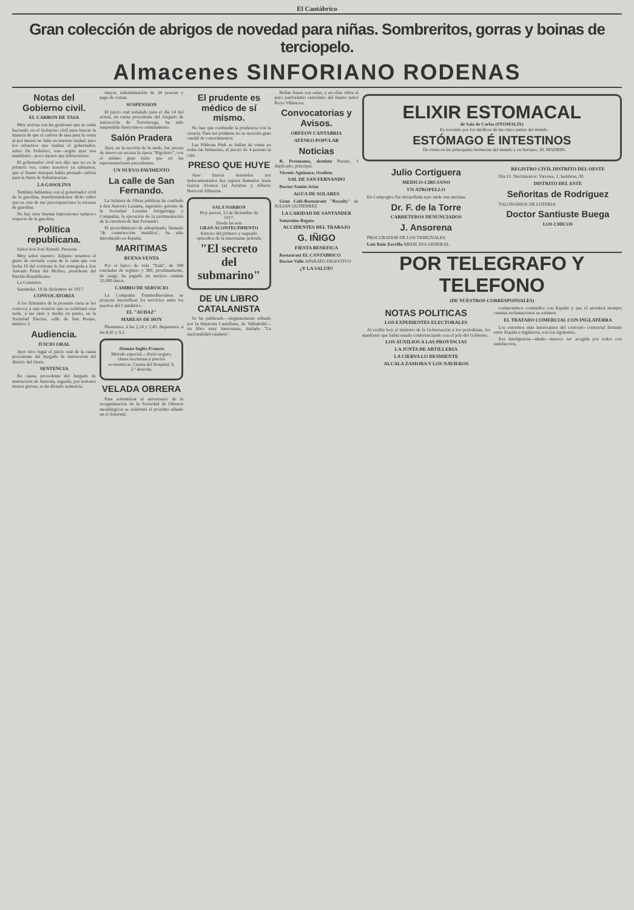El Cantábrico
Gran colección de abrigos de novedad para niñas. Sombreritos, gorras y boinas de terciopelo.
Almacenes SINFORIANO RODENAS
Notas del Gobierno civil.
EL CARBON DE TASA
Muy activas son las gestiones que se están haciendo en el Gobierno civil para buscar la manera de que el carbón de tasa para la venta al por menor no falte en nuestra ciudad; pero los esfuerzos que realiza el gobernador, señor De Federico, son—según ayer nos manifestó—poco menos que infructuosos.
El gobernador civil nos dijo que no es la primera vez, como nosotros ya sabíamos, que el ilustre marqués había prestado carbón para la Junta de Subsistencias.
LA GASOLINA
También hablamos con el gobernador civil de la gasolina, manifestándonos dicho señor que es otra de sus preocupaciones la escasez de gasolina.
No hay muy buenas impresiones tampoco respecto de la gasolina.
Política republicana.
Señor don José Estrañi. Presente.
Muy señor nuestro: Adjunto tenemos el gusto de enviarle copia de la carta que con fecha 10 del corriente le fué entregada á don Antonio Pérez del Molino, presidente del Partido Republicano.
La Comisión.
Santander, 10 de diciembre de 1917.
CONVOCATORIA
A los firmantes de la presente carta se les convoca á una reunión que se celebrará esta tarde, á las siete y media en punto, en la Sociedad Electra, calle de San Roque, número 3.
Audiencia.
JUICIO ORAL
Ayer tuvo lugar el juicio oral de la causa procedente del Juzgado de instrucción del distrito del Oeste.
SENTENCIA
En causa, procedente del Juzgado de instrucción de Santoña, seguida, por lesiones menos graves, se ha dictado sentencia.
mayor, indemnización de 34 pesetas y pago de costas.
SUSPENSION
El juicio oral señalado para el día 14 del actual, en causa procedente del Juzgado de instrucción de Torrelavega, ha sido suspendido hasta nuevo señalamiento.
Salón Pradera
Ayer, en la sección de la tarde, fué puesta de nuevo en escena la ópera "Rigoletto", con el mismo gran éxito que en las representaciones precedentes.
UN NUEVO PAVIMENTO
La calle de San Fernando.
La Jefatura de Obras públicas ha confiado á don Antonio Lezama, ingeniero gerente de la Sociedad Lezama Astigarraga y Compañía, la ejecución de la pavimentación de la carretera de San Fernando.
El procedimiento de adoquinado, llamado "de construcción metálica", ha sido introducido en España.
MARITIMAS
BUENA VENTA
Por el barco de vela "Xalá", de 190 toneladas de registro y 300, proximamente, de carga, ha pagado un naviero catalán 55.000 duros.
CAMBIO DE SERVICIO
La Compañía Trasmediterránea se propone intensificar los servicios entre los puertos del Cantábrico.
EL "AUDAZ"
MAREAS DE HOY
Pleamares, á las 2,24 y 2,45. Bajamares, á las 8,42 y 9,3.
Alemán Inglés-Francés
Método especial.—Exito seguro, clases nocturnas á precios económicos. Cuesta del Hospital, 9, 2.º derecha.
VELADA OBRERA
Para solemnizar el aniversario de la reorganización de la Sociedad de Obreros metalúrgicos se celebrará el próximo sábado un té fraternal.
El prudente es médico de sí mismo.
No hay que confundir la prudencia con la ciencia. Para ser prudente no se necesita gran caudal de conocimientos.
Las Píldoras Pink se hallan de venta en todas las farmacias, al precio de 4 pesetas la caja.
PRESO QUE HUYE
Ayer fueron detenidos por indocumentados dos sujetos llamados Jesús García Alvarez (a) Asturias y Alberto Berrocal Albuerne.
SALA NARBON
Hoy jueves, 13 de diciembre de 1917.
Desde las seis
GRAN ACONTECIMIENTO
Estreno del primero y segundo episodios de la interesante película
"El secreto del submarino"
DE UN LIBRO CATALANISTA
Se ha publicado—elegantemente editado por la Imprenta Castellana, de Valladolid—un libro muy interesante, titulado "La nacionalidad catalana".
Bellas frases son estas, y en ellas vibra el puro patriotismo castellano del ilustre señor Royo Villanova.
Convocatorias y Avisos.
ORFEON CANTABRIA
ATENEO POPULAR
Noticias
R. Presmanes, dentista Puente, 1 duplicado, principal.
Vicente Aguinaco, Oculista
SAL DE SAN FERNANDO
Doctor Santín Arias
AGUA DE SOLARES
Gran Café-Restaurant "Royalty" de JULIAN GUTIERREZ
LA CARIDAD DE SANTANDER
Saturnino Regato
ACCIDENTES DEL TRABAJO
G. IÑIGO
FIESTA BENEFICA
Restaurant EL CANTABRICO
Doctor Valle APARATO DIGESTIVO
¿Y LA SALUD?
ELIXIR ESTOMACAL
de Saiz de Carlos (STOMALIX)
Es recetado por los médicos de las cinco partes del mundo.
ESTÓMAGO É INTESTINOS
De venta en las principales farmacias del mundo y en Serrano, 30, MADRID.
Julio Cortiguera
MEDICO-CIRUJANO
UN ATROPELLO
En Campogiro fué atropellada ayer tarde una anciana.
Dr. F. de la Torre
CARRETEROS DENUNCIADOS
J. Ansorena
PROCURADOR DE LOS TRIBUNALES
Luis Ruiz Zorrilla MEDICINA GENERAL
REGISTRO CIVIL DISTRITO DEL OESTE
Día 11. Nacimientos: Varones, 1; hembras, 00.
DISTRITO DEL ESTE
Señoritas de Rodríguez
TALONARIOS DE LOTERIA
Doctor Santiuste Buega
LOS CHICOS
POR TELEGRAFO Y TELEFONO
(DE NUESTROS CORRESPONSALES)
NOTAS POLITICAS
LOS EXPEDIENTES ELECTORALES
Al recibir hoy el ministro de la Gobernación á los periodistas, les manifestó que había estado conferenciando con el jefe del Gobierno.
LOS AUXILIOS A LAS PROVINCIAS
LA JUNTA DE ARTILLERIA
LA CIERVA LO DESMIENTE
ALCALA ZAMORA Y LOS NAVIEROS
compromisos contraídos con España y que él atenderá siempre cuantas reclamaciones se estimen.
EL TRATADO COMERCIAL CON INGLATERRA
Los extremos más interesantes del convenio comercial firmado entre España é Inglaterra, son los siguientes.
Esa inteligencia—añade—merece ser acogida por todos con satisfacción.